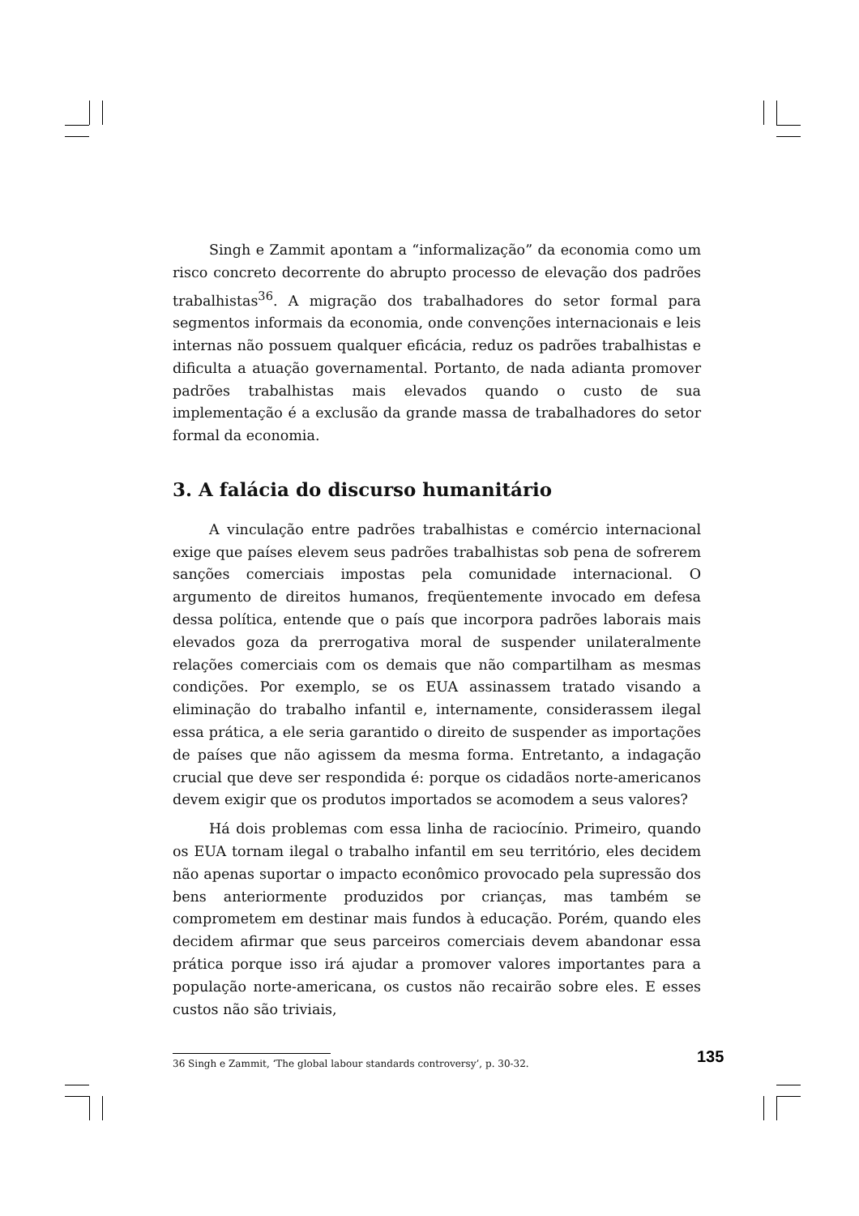Singh e Zammit apontam a “informalização” da economia como um risco concreto decorrente do abrupto processo de elevação dos padrões trabalhistas<sup>36</sup>. A migração dos trabalhadores do setor formal para segmentos informais da economia, onde convenções internacionais e leis internas não possuem qualquer eficácia, reduz os padrões trabalhistas e dificulta a atuação governamental. Portanto, de nada adianta promover padrões trabalhistas mais elevados quando o custo de sua implementação é a exclusão da grande massa de trabalhadores do setor formal da economia.
3. A falácia do discurso humanitário
A vinculação entre padrões trabalhistas e comércio internacional exige que países elevem seus padrões trabalhistas sob pena de sofrerem sanções comerciais impostas pela comunidade internacional. O argumento de direitos humanos, freqüentemente invocado em defesa dessa política, entende que o país que incorpora padrões laborais mais elevados goza da prerrogativa moral de suspender unilateralmente relações comerciais com os demais que não compartilham as mesmas condições. Por exemplo, se os EUA assinassem tratado visando a eliminação do trabalho infantil e, internamente, considerassem ilegal essa prática, a ele seria garantido o direito de suspender as importações de países que não agissem da mesma forma. Entretanto, a indagação crucial que deve ser respondida é: porque os cidadãos norte-americanos devem exigir que os produtos importados se acomodem a seus valores?
Há dois problemas com essa linha de raciocínio. Primeiro, quando os EUA tornam ilegal o trabalho infantil em seu território, eles decidem não apenas suportar o impacto econômico provocado pela supressão dos bens anteriormente produzidos por crianças, mas também se comprometem em destinar mais fundos à educação. Porém, quando eles decidem afirmar que seus parceiros comerciais devem abandonar essa prática porque isso irá ajudar a promover valores importantes para a população norte-americana, os custos não recairão sobre eles. E esses custos não são triviais,
36 Singh e Zammit, ‘The global labour standards controversy’, p. 30-32.
135